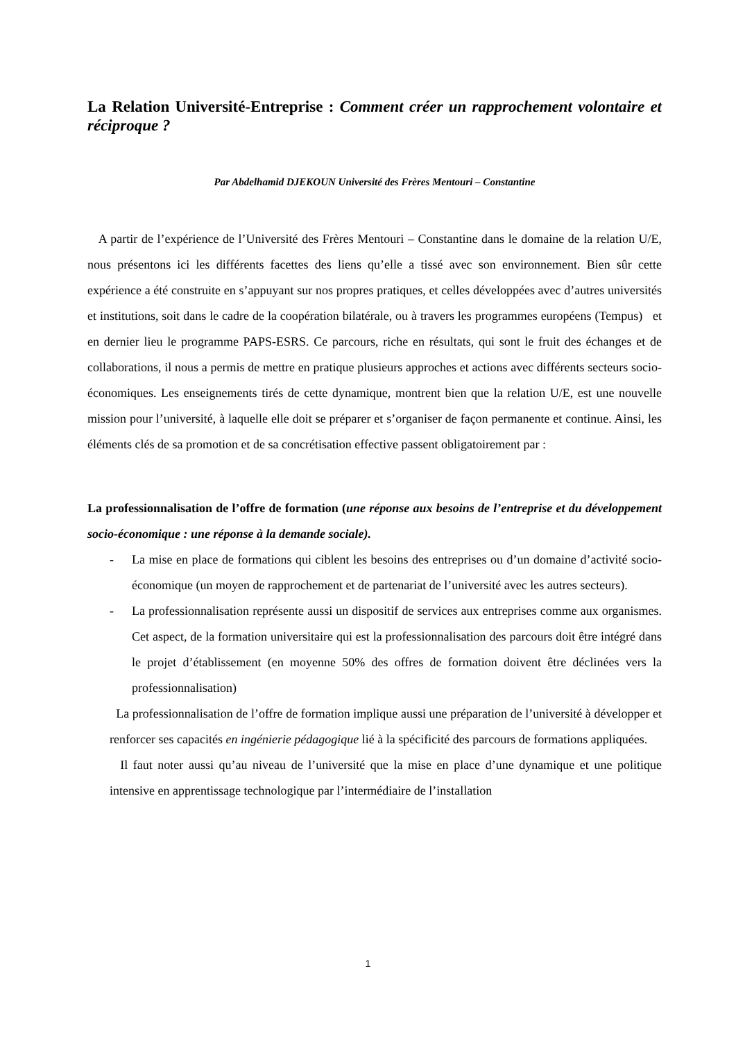La Relation Université-Entreprise : Comment créer un rapprochement volontaire et réciproque ?
Par Abdelhamid DJEKOUN Université des Frères Mentouri – Constantine
A partir de l’expérience de l’Université des Frères Mentouri – Constantine dans le domaine de la relation U/E, nous présentons ici les différents facettes des liens qu’elle a tissé avec son environnement. Bien sûr cette expérience a été construite en s’appuyant sur nos propres pratiques, et celles développées avec d’autres universités et institutions, soit dans le cadre de la coopération bilatérale, ou à travers les programmes européens (Tempus) et en dernier lieu le programme PAPS-ESRS. Ce parcours, riche en résultats, qui sont le fruit des échanges et de collaborations, il nous a permis de mettre en pratique plusieurs approches et actions avec différents secteurs socio-économiques. Les enseignements tirés de cette dynamique, montrent bien que la relation U/E, est une nouvelle mission pour l’université, à laquelle elle doit se préparer et s’organiser de façon permanente et continue. Ainsi, les éléments clés de sa promotion et de sa concrétisation effective passent obligatoirement par :
La professionnalisation de l’offre de formation (une réponse aux besoins de l’entreprise et du développement socio-économique : une réponse à la demande sociale).
- La mise en place de formations qui ciblent les besoins des entreprises ou d’un domaine d’activité socio-économique (un moyen de rapprochement et de partenariat de l’université avec les autres secteurs).
- La professionnalisation représente aussi un dispositif de services aux entreprises comme aux organismes. Cet aspect, de la formation universitaire qui est la professionnalisation des parcours doit être intégré dans le projet d’établissement (en moyenne 50% des offres de formation doivent être déclinées vers la professionnalisation)
La professionnalisation de l’offre de formation implique aussi une préparation de l’université à développer et renforcer ses capacités en ingénierie pédagogique lié à la spécificité des parcours de formations appliquées.
Il faut noter aussi qu’au niveau de l’université que la mise en place d’une dynamique et une politique intensive en apprentissage technologique par l’intermédiaire de l’installation
1